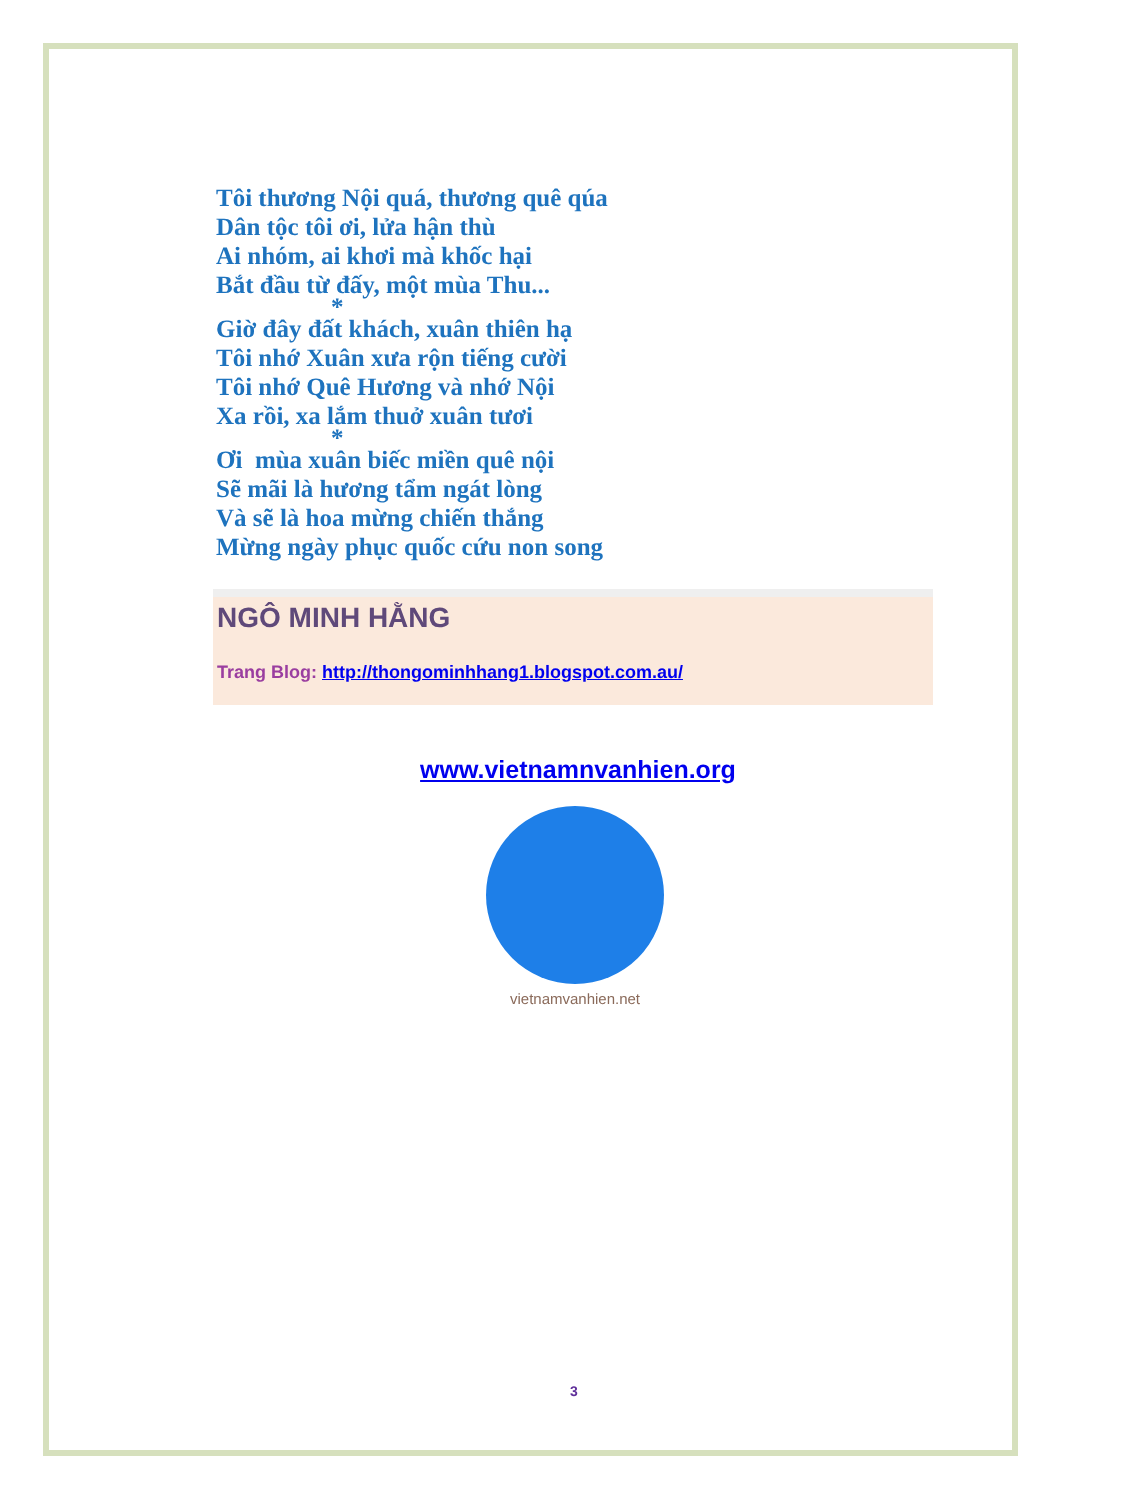Tôi thương Nội quá, thương quê qúa
Dân tộc tôi ơi, lửa hận thù
Ai nhóm, ai khơi mà khốc hại
Bắt đầu từ đấy, một mùa Thu...
*
Giờ đây đất khách, xuân thiên hạ
Tôi nhớ Xuân xưa rộn tiếng cười
Tôi nhớ Quê Hương và nhớ Nội
Xa rồi, xa lắm thuở xuân tươi
*
Ơi mùa xuân biếc miền quê nội
Sẽ mãi là hương tẩm ngát lòng
Và sẽ là hoa mừng chiến thắng
Mừng ngày phục quốc cứu non song
NGÔ MINH HẰNG
Trang Blog: http://thongominhhang1.blogspot.com.au/
www.vietnamnvanhien.org
vietnamvanhien.net
3